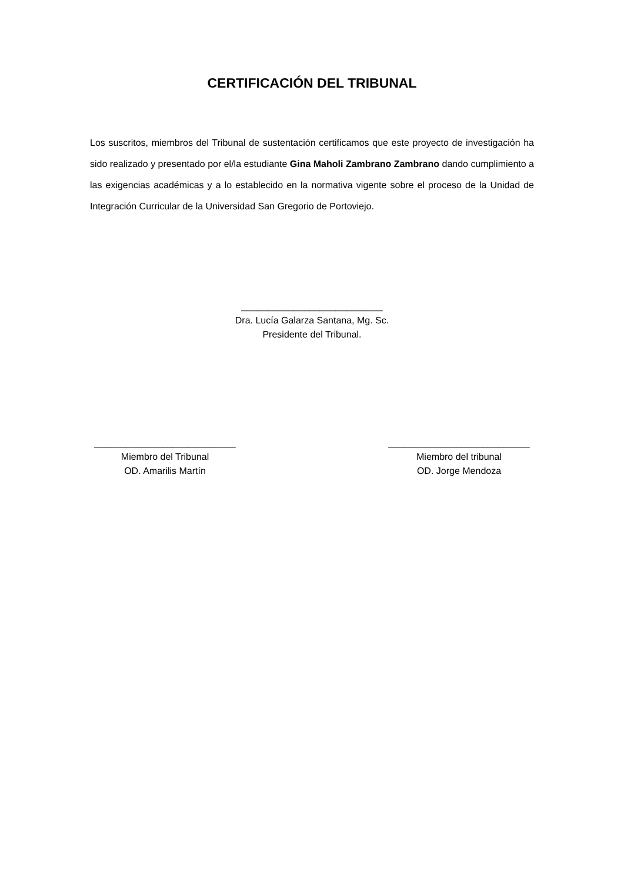CERTIFICACIÓN DEL TRIBUNAL
Los suscritos, miembros del Tribunal de sustentación certificamos que este proyecto de investigación ha sido realizado y presentado por el/la estudiante Gina Maholi Zambrano Zambrano dando cumplimiento a las exigencias académicas y a lo establecido en la normativa vigente sobre el proceso de la Unidad de Integración Curricular de la Universidad San Gregorio de Portoviejo.
___________________________
Dra. Lucía Galarza Santana, Mg. Sc.
Presidente del Tribunal.
___________________________
Miembro del Tribunal
OD. Amarilis Martín
___________________________
Miembro del tribunal
OD. Jorge Mendoza